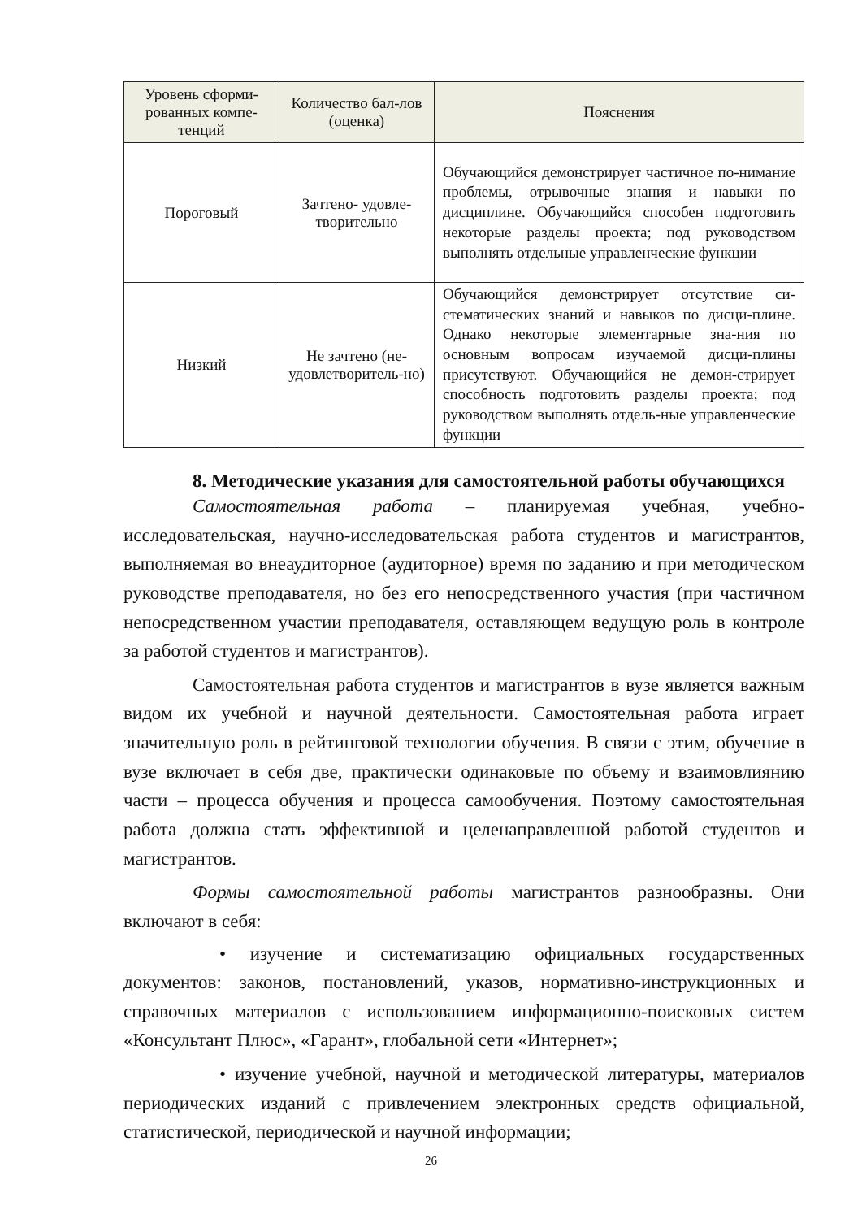| Уровень сформи-рованных компе-тенций | Количество бал-лов (оценка) | Пояснения |
| --- | --- | --- |
| Пороговый | Зачтено- удовле-творительно | Обучающийся демонстрирует частичное по-нимание проблемы, отрывочные знания и навыки по дисциплине. Обучающийся способен подготовить некоторые разделы проекта; под руководством выполнять отдельные управленческие функции |
| Низкий | Не зачтено (не-удовлетворитель-но) | Обучающийся демонстрирует отсутствие си-стематических знаний и навыков по дисци-плине. Однако некоторые элементарные зна-ния по основным вопросам изучаемой дисци-плины присутствуют. Обучающийся не демон-стрирует способность подготовить разделы проекта; под руководством выполнять отдель-ные управленческие функции |
8. Методические указания для самостоятельной работы обучающихся
Самостоятельная работа – планируемая учебная, учебно-исследовательская, научно-исследовательская работа студентов и магистрантов, выполняемая во внеаудиторное (аудиторное) время по заданию и при методическом руководстве преподавателя, но без его непосредственного участия (при частичном непосредственном участии преподавателя, оставляющем ведущую роль в контроле за работой студентов и магистрантов).
Самостоятельная работа студентов и магистрантов в вузе является важным видом их учебной и научной деятельности. Самостоятельная работа играет значительную роль в рейтинговой технологии обучения. В связи с этим, обучение в вузе включает в себя две, практически одинаковые по объему и взаимовлиянию части – процесса обучения и процесса самообучения. Поэтому самостоятельная работа должна стать эффективной и целенаправленной работой студентов и магистрантов.
Формы самостоятельной работы магистрантов разнообразны. Они включают в себя:
• изучение и систематизацию официальных государственных документов: законов, постановлений, указов, нормативно-инструкционных и справочных материалов с использованием информационно-поисковых систем «Консультант Плюс», «Гарант», глобальной сети «Интернет»;
• изучение учебной, научной и методической литературы, материалов периодических изданий с привлечением электронных средств официальной, статистической, периодической и научной информации;
26